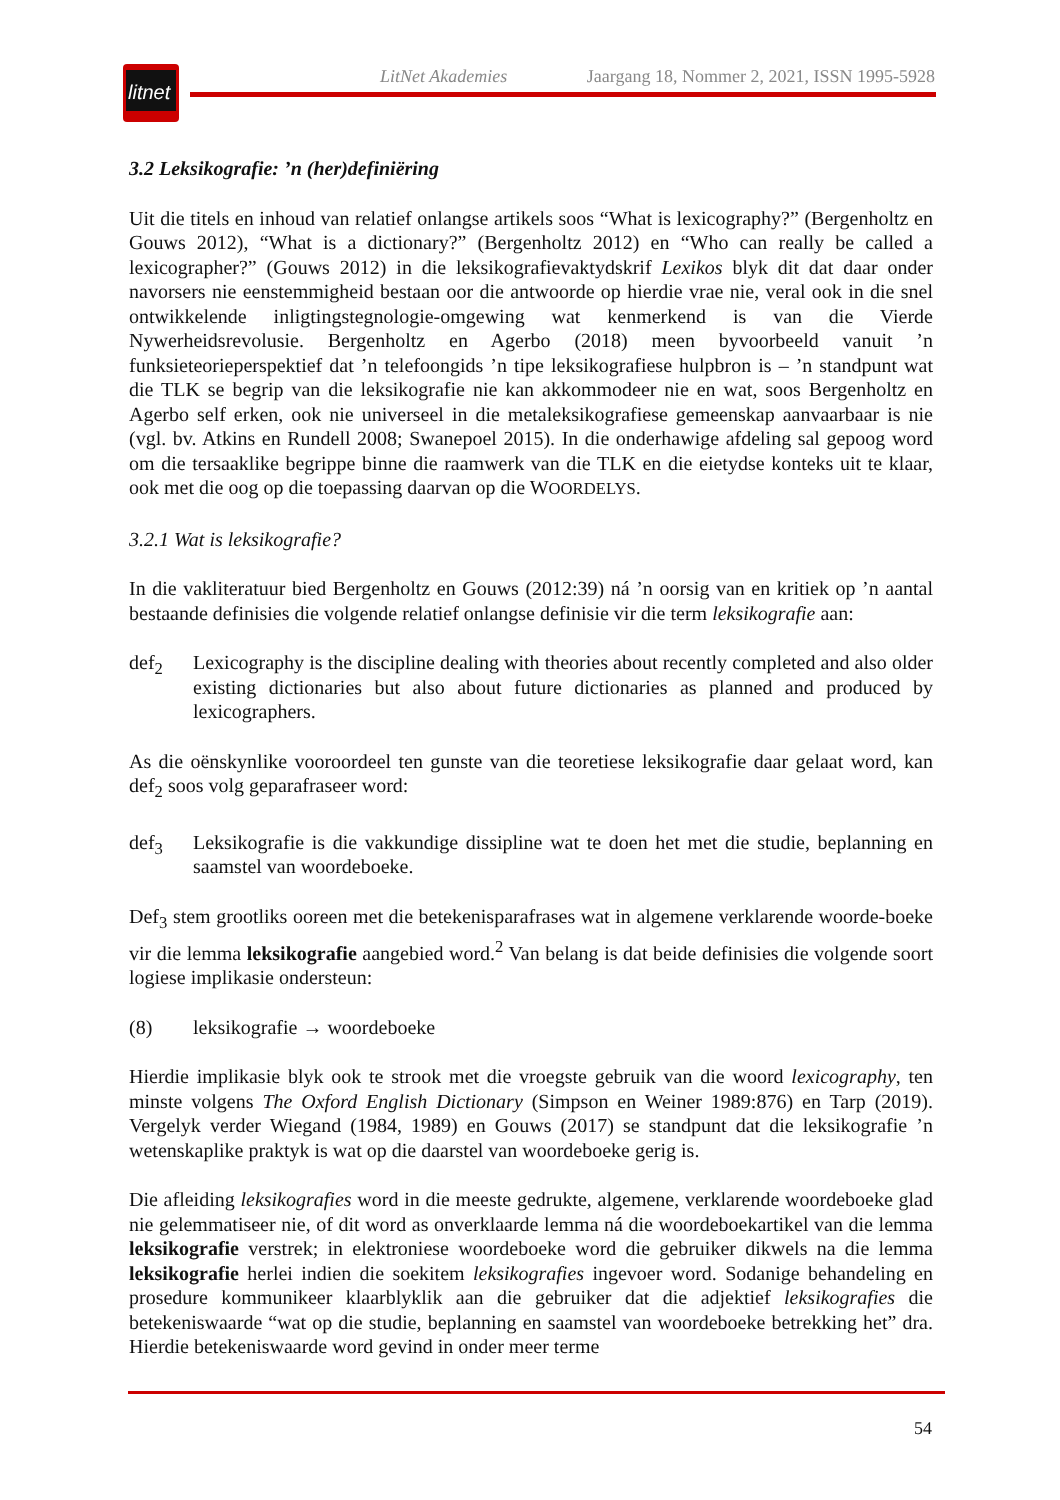litnet
LitNet Akademies Jaargang 18, Nommer 2, 2021, ISSN 1995-5928
3.2 Leksikografie: ’n (her)definiëring
Uit die titels en inhoud van relatief onlangse artikels soos “What is lexicography?” (Bergenholtz en Gouws 2012), “What is a dictionary?” (Bergenholtz 2012) en “Who can really be called a lexicographer?” (Gouws 2012) in die leksikografievaktydskrif Lexikos blyk dit dat daar onder navorsers nie eenstemmigheid bestaan oor die antwoorde op hierdie vrae nie, veral ook in die snel ontwikkelende inligtingstegnologie-omgewing wat kenmerkend is van die Vierde Nywerheidsrevolusie. Bergenholtz en Agerbo (2018) meen byvoorbeeld vanuit ’n funksieteorieperspektief dat ’n telefoongids ’n tipe leksikografiese hulpbron is – ’n standpunt wat die TLK se begrip van die leksikografie nie kan akkommodeer nie en wat, soos Bergenholtz en Agerbo self erken, ook nie universeel in die metaleksikografiese gemeenskap aanvaarbaar is nie (vgl. bv. Atkins en Rundell 2008; Swanepoel 2015). In die onderhawige afdeling sal gepoog word om die tersaaklike begrippe binne die raamwerk van die TLK en die eietydse konteks uit te klaar, ook met die oog op die toepassing daarvan op die WOORDELYS.
3.2.1 Wat is leksikografie?
In die vakliteratuur bied Bergenholtz en Gouws (2012:39) ná ’n oorsig van en kritiek op ’n aantal bestaande definisies die volgende relatief onlangse definisie vir die term leksikografie aan:
def<sub>2</sub> Lexicography is the discipline dealing with theories about recently completed and also older existing dictionaries but also about future dictionaries as planned and produced by lexicographers.
As die oënskynlike vooroordeel ten gunste van die teoretiese leksikografie daar gelaat word, kan def<sub>2</sub> soos volg geparafraseer word:
def<sub>3</sub> Leksikografie is die vakkundige dissipline wat te doen het met die studie, beplanning en saamstel van woordeboeke.
Def<sub>3</sub> stem grootliks ooreen met die betekenisparafrases wat in algemene verklarende woorde-boeke vir die lemma leksikografie aangebied word.<sup>2</sup> Van belang is dat beide definisies die volgende soort logiese implikasie ondersteun:
(8) leksikografie → woordeboeke
Hierdie implikasie blyk ook te strook met die vroegste gebruik van die woord lexicography, ten minste volgens The Oxford English Dictionary (Simpson en Weiner 1989:876) en Tarp (2019). Vergelyk verder Wiegand (1984, 1989) en Gouws (2017) se standpunt dat die leksikografie ’n wetenskaplike praktyk is wat op die daarstel van woordeboeke gerig is.
Die afleiding leksikografies word in die meeste gedrukte, algemene, verklarende woordeboeke glad nie gelemmatiseer nie, of dit word as onverklaarde lemma ná die woordeboekartikel van die lemma leksikografie verstrek; in elektroniese woordeboeke word die gebruiker dikwels na die lemma leksikografie herlei indien die soekitem leksikografies ingevoer word. Sodanige behandeling en prosedure kommunikeer klaarblyklik aan die gebruiker dat die adjektief leksikografies die betekeniswaarde “wat op die studie, beplanning en saamstel van woordeboeke betrekking het” dra. Hierdie betekeniswaarde word gevind in onder meer terme
54